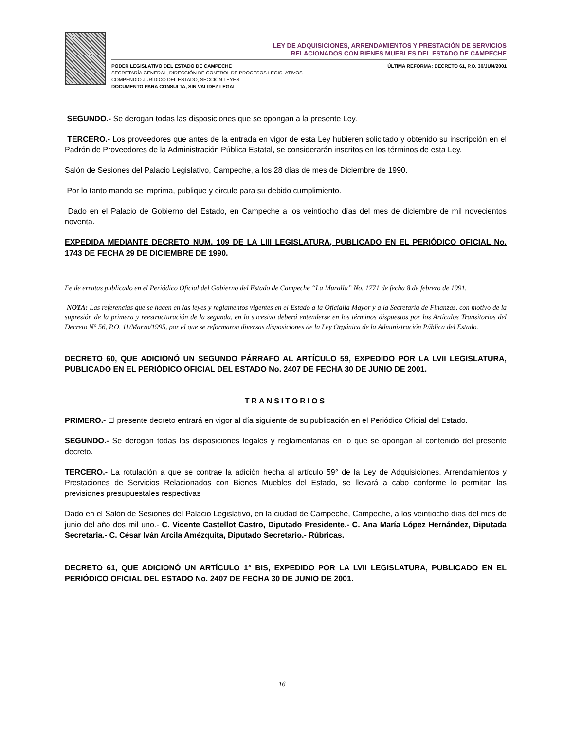LEY DE ADQUISICIONES, ARRENDAMIENTOS Y PRESTACIÓN DE SERVICIOS
RELACIONADOS CON BIENES MUEBLES DEL ESTADO DE CAMPECHE
PODER LEGISLATIVO DEL ESTADO DE CAMPECHE
SECRETARÍA GENERAL, DIRECCIÓN DE CONTROL DE PROCESOS LEGISLATIVOS
COMPENDIO JURÍDICO DEL ESTADO, SECCIÓN LEYES
DOCUMENTO PARA CONSULTA, SIN VALIDEZ LEGAL
ÚLTIMA REFORMA: DECRETO 61, P.O. 30/JUN/2001
SEGUNDO.- Se derogan todas las disposiciones que se opongan a la presente Ley.
TERCERO.- Los proveedores que antes de la entrada en vigor de esta Ley hubieren solicitado y obtenido su inscripción en el Padrón de Proveedores de la Administración Pública Estatal, se considerarán inscritos en los términos de esta Ley.
Salón de Sesiones del Palacio Legislativo, Campeche, a los 28 días de mes de Diciembre de 1990.
Por lo tanto mando se imprima, publique y circule para su debido cumplimiento.
Dado en el Palacio de Gobierno del Estado, en Campeche a los veintiocho días del mes de diciembre de mil novecientos noventa.
EXPEDIDA MEDIANTE DECRETO NUM. 109 DE LA LIII LEGISLATURA, PUBLICADO EN EL PERIÓDICO OFICIAL No. 1743 DE FECHA 29 DE DICIEMBRE DE 1990.
Fe de erratas publicado en el Periódico Oficial del Gobierno del Estado de Campeche “La Muralla” No. 1771 de fecha 8 de febrero de 1991.
NOTA: Las referencias que se hacen en las leyes y reglamentos vigentes en el Estado a la Oficialía Mayor y a la Secretaría de Finanzas, con motivo de la supresión de la primera y reestructuración de la segunda, en lo sucesivo deberá entenderse en los términos dispuestos por los Artículos Transitorios del Decreto N° 56, P.O. 11/Marzo/1995, por el que se reformaron diversas disposiciones de la Ley Orgánica de la Administración Pública del Estado.
DECRETO 60, QUE ADICIONÓ UN SEGUNDO PÁRRAFO AL ARTÍCULO 59, EXPEDIDO POR LA LVII LEGISLATURA, PUBLICADO EN EL PERIÓDICO OFICIAL DEL ESTADO No. 2407 DE FECHA 30 DE JUNIO DE 2001.
TRANSITORIOS
PRIMERO.- El presente decreto entrará en vigor al día siguiente de su publicación en el Periódico Oficial del Estado.
SEGUNDO.- Se derogan todas las disposiciones legales y reglamentarias en lo que se opongan al contenido del presente decreto.
TERCERO.- La rotulación a que se contrae la adición hecha al artículo 59° de la Ley de Adquisiciones, Arrendamientos y Prestaciones de Servicios Relacionados con Bienes Muebles del Estado, se llevará a cabo conforme lo permitan las previsiones presupuestales respectivas
Dado en el Salón de Sesiones del Palacio Legislativo, en la ciudad de Campeche, Campeche, a los veintiocho días del mes de junio del año dos mil uno.- C. Vicente Castellot Castro, Diputado Presidente.- C. Ana María López Hernández, Diputada Secretaria.- C. César Iván Arcila Amézquita, Diputado Secretario.- Rúbricas.
DECRETO 61, QUE ADICIONÓ UN ARTÍCULO 1° BIS, EXPEDIDO POR LA LVII LEGISLATURA, PUBLICADO EN EL PERIÓDICO OFICIAL DEL ESTADO No. 2407 DE FECHA 30 DE JUNIO DE 2001.
16